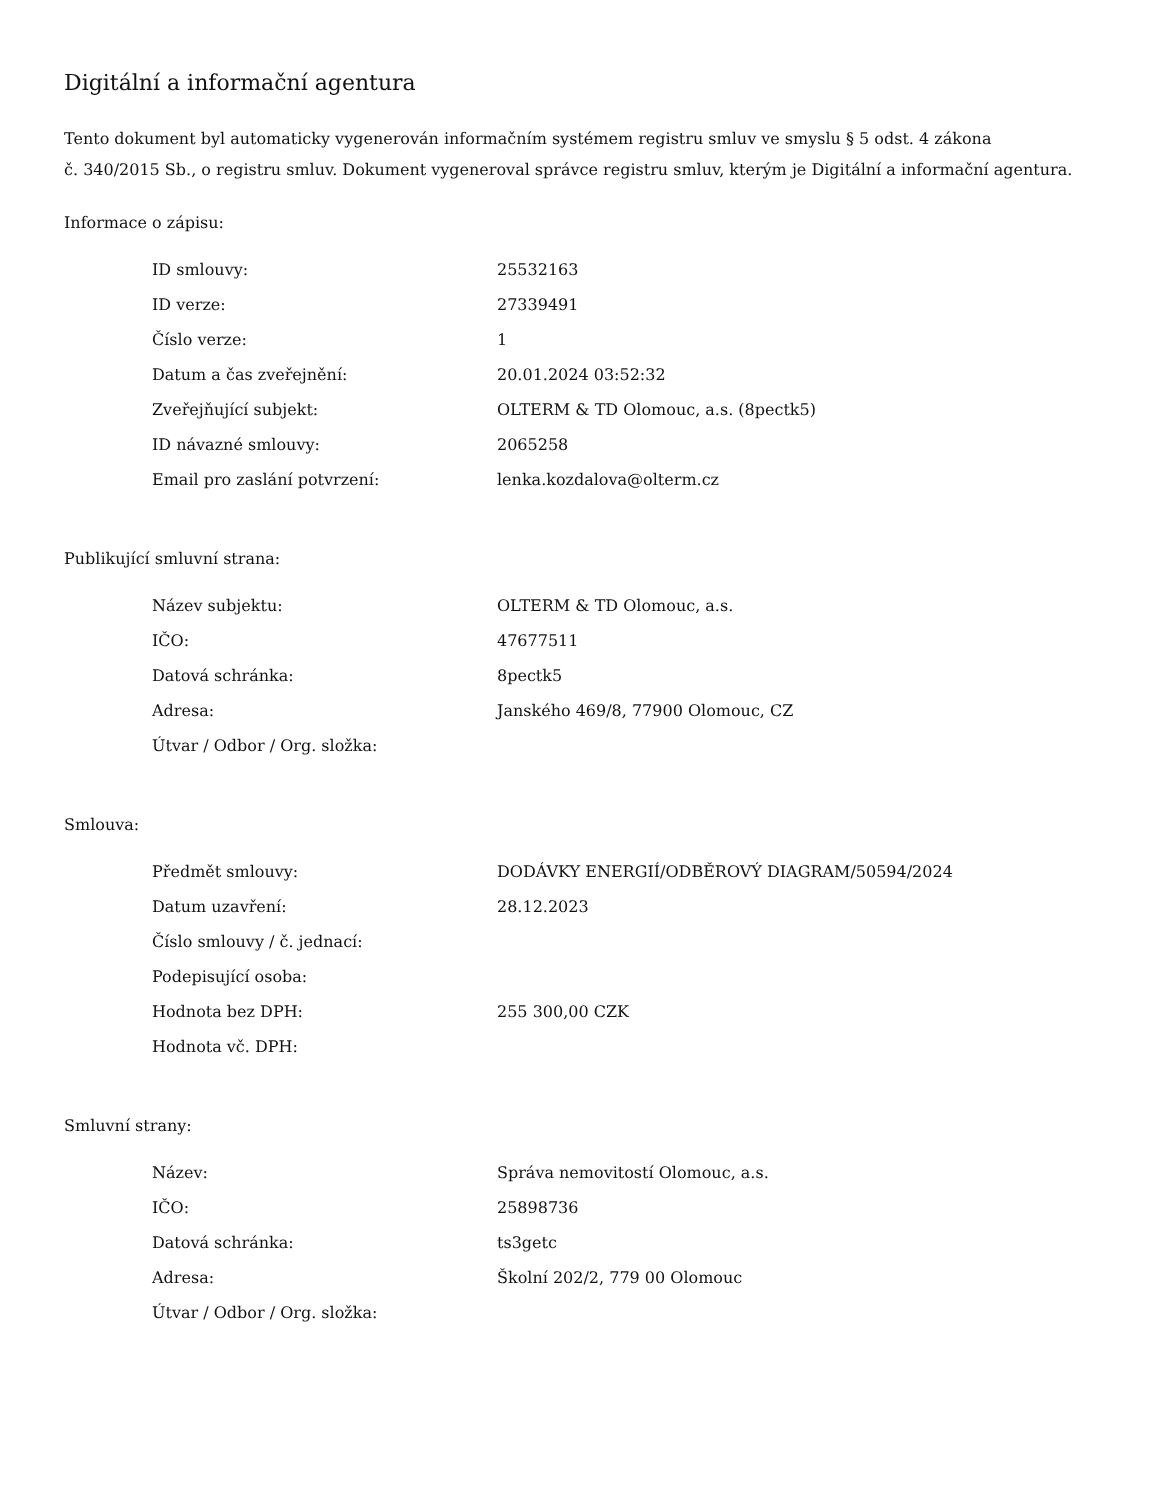Digitální a informační agentura
Tento dokument byl automaticky vygenerován informačním systémem registru smluv ve smyslu § 5 odst. 4 zákona
č. 340/2015 Sb., o registru smluv. Dokument vygeneroval správce registru smluv, kterým je Digitální a informační agentura.
Informace o zápisu:
| ID smlouvy: | 25532163 |
| ID verze: | 27339491 |
| Číslo verze: | 1 |
| Datum a čas zveřejnění: | 20.01.2024 03:52:32 |
| Zveřejňující subjekt: | OLTERM & TD Olomouc, a.s. (8pectk5) |
| ID návazné smlouvy: | 2065258 |
| Email pro zaslání potvrzení: | lenka.kozdalova@olterm.cz |
Publikující smluvní strana:
| Název subjektu: | OLTERM & TD Olomouc, a.s. |
| IČO: | 47677511 |
| Datová schránka: | 8pectk5 |
| Adresa: | Janského 469/8, 77900 Olomouc, CZ |
| Útvar / Odbor / Org. složka: | |
Smlouva:
| Předmět smlouvy: | DODÁVKY ENERGIÍ/ODBĚROVÝ DIAGRAM/50594/2024 |
| Datum uzavření: | 28.12.2023 |
| Číslo smlouvy / č. jednací: | |
| Podepisující osoba: | |
| Hodnota bez DPH: | 255 300,00 CZK |
| Hodnota vč. DPH: | |
Smluvní strany:
| Název: | Správa nemovitostí Olomouc, a.s. |
| IČO: | 25898736 |
| Datová schránka: | ts3getc |
| Adresa: | Školní 202/2, 779 00 Olomouc |
| Útvar / Odbor / Org. složka: | |